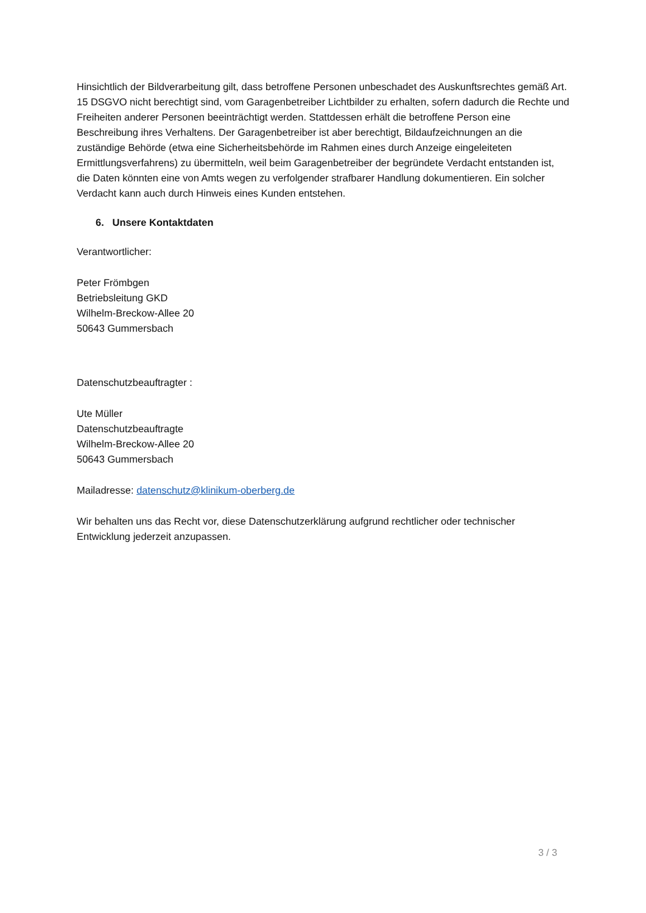Hinsichtlich der Bildverarbeitung gilt, dass betroffene Personen unbeschadet des Auskunftsrechtes gemäß Art. 15 DSGVO nicht berechtigt sind, vom Garagenbetreiber Lichtbilder zu erhalten, sofern dadurch die Rechte und Freiheiten anderer Personen beeinträchtigt werden. Stattdessen erhält die betroffene Person eine Beschreibung ihres Verhaltens. Der Garagenbetreiber ist aber berechtigt, Bildaufzeichnungen an die zuständige Behörde (etwa eine Sicherheitsbehörde im Rahmen eines durch Anzeige eingeleiteten Ermittlungsverfahrens) zu übermitteln, weil beim Garagenbetreiber der begründete Verdacht entstanden ist, die Daten könnten eine von Amts wegen zu verfolgender strafbarer Handlung dokumentieren. Ein solcher Verdacht kann auch durch Hinweis eines Kunden entstehen.
6. Unsere Kontaktdaten
Verantwortlicher:
Peter Frömbgen
Betriebsleitung GKD
Wilhelm-Breckow-Allee 20
50643 Gummersbach
Datenschutzbeauftragter :
Ute Müller
Datenschutzbeauftragte
Wilhelm-Breckow-Allee 20
50643 Gummersbach
Mailadresse: datenschutz@klinikum-oberberg.de
Wir behalten uns das Recht vor, diese Datenschutzerklärung aufgrund rechtlicher oder technischer Entwicklung jederzeit anzupassen.
3 / 3